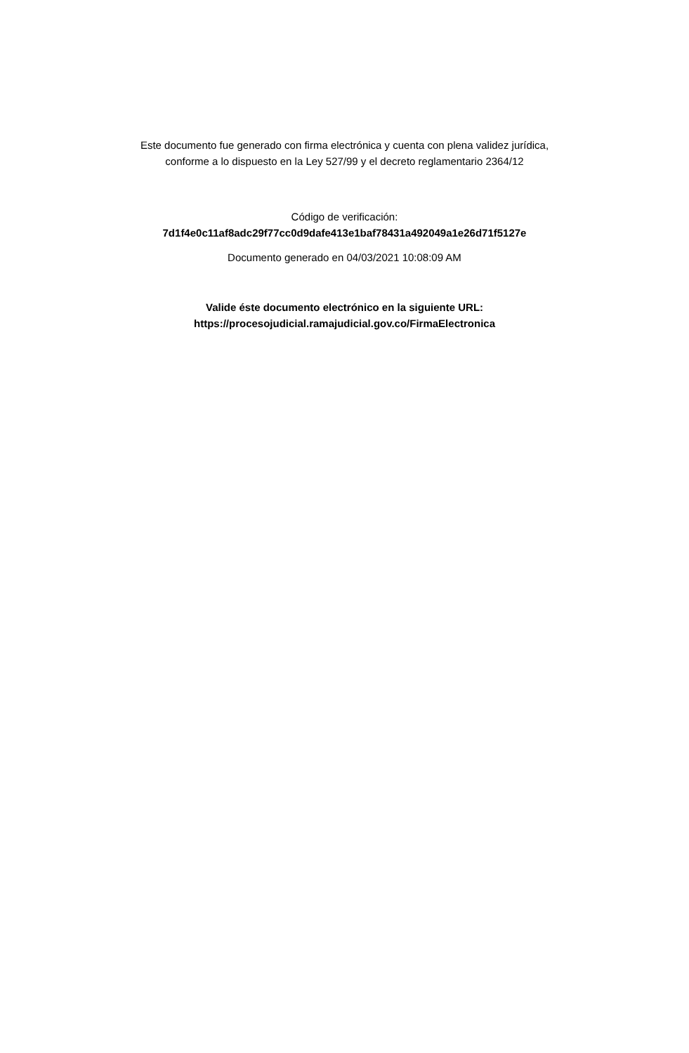Este documento fue generado con firma electrónica y cuenta con plena validez jurídica,
conforme a lo dispuesto en la Ley 527/99 y el decreto reglamentario 2364/12
Código de verificación:
7d1f4e0c11af8adc29f77cc0d9dafe413e1baf78431a492049a1e26d71f5127e
Documento generado en 04/03/2021 10:08:09 AM
Valide éste documento electrónico en la siguiente URL:
https://procesojudicial.ramajudicial.gov.co/FirmaElectronica